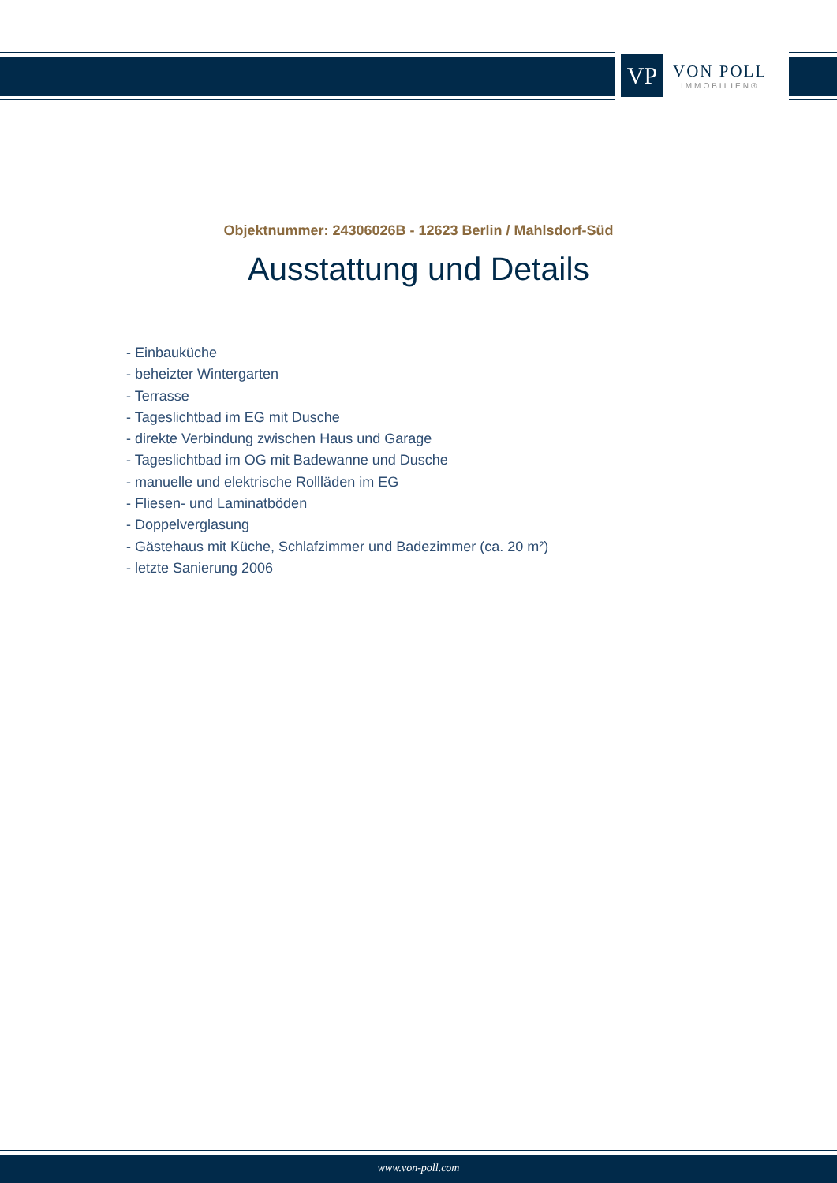VP
VON POLL
IMMOBILIEN®
Objektnummer: 24306026B - 12623 Berlin / Mahlsdorf-Süd
Ausstattung und Details
- Einbauküche
- beheizter Wintergarten
- Terrasse
- Tageslichtbad im EG mit Dusche
- direkte Verbindung zwischen Haus und Garage
- Tageslichtbad im OG mit Badewanne und Dusche
- manuelle und elektrische Rollläden im EG
- Fliesen- und Laminatböden
- Doppelverglasung
- Gästehaus mit Küche, Schlafzimmer und Badezimmer (ca. 20 m²)
- letzte Sanierung 2006
www.von-poll.com